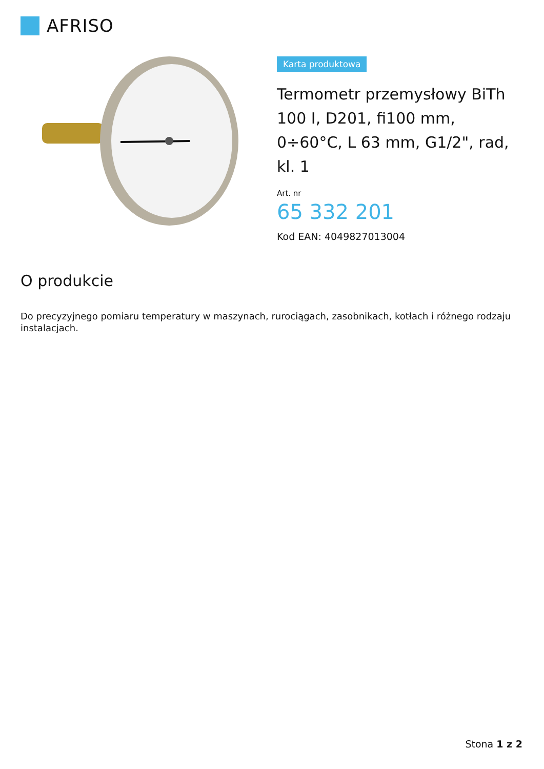AFRISO
Karta produktowa
Termometr przemysłowy BiTh 100 I, D201, fi100 mm, 0÷60°C, L 63 mm, G1/2", rad, kl. 1
Art. nr
65 332 201
Kod EAN: 4049827013004
O produkcie
Do precyzyjnego pomiaru temperatury w maszynach, rurociągach, zasobnikach, kotłach i różnego rodzaju instalacjach.
Stona 1 z 2